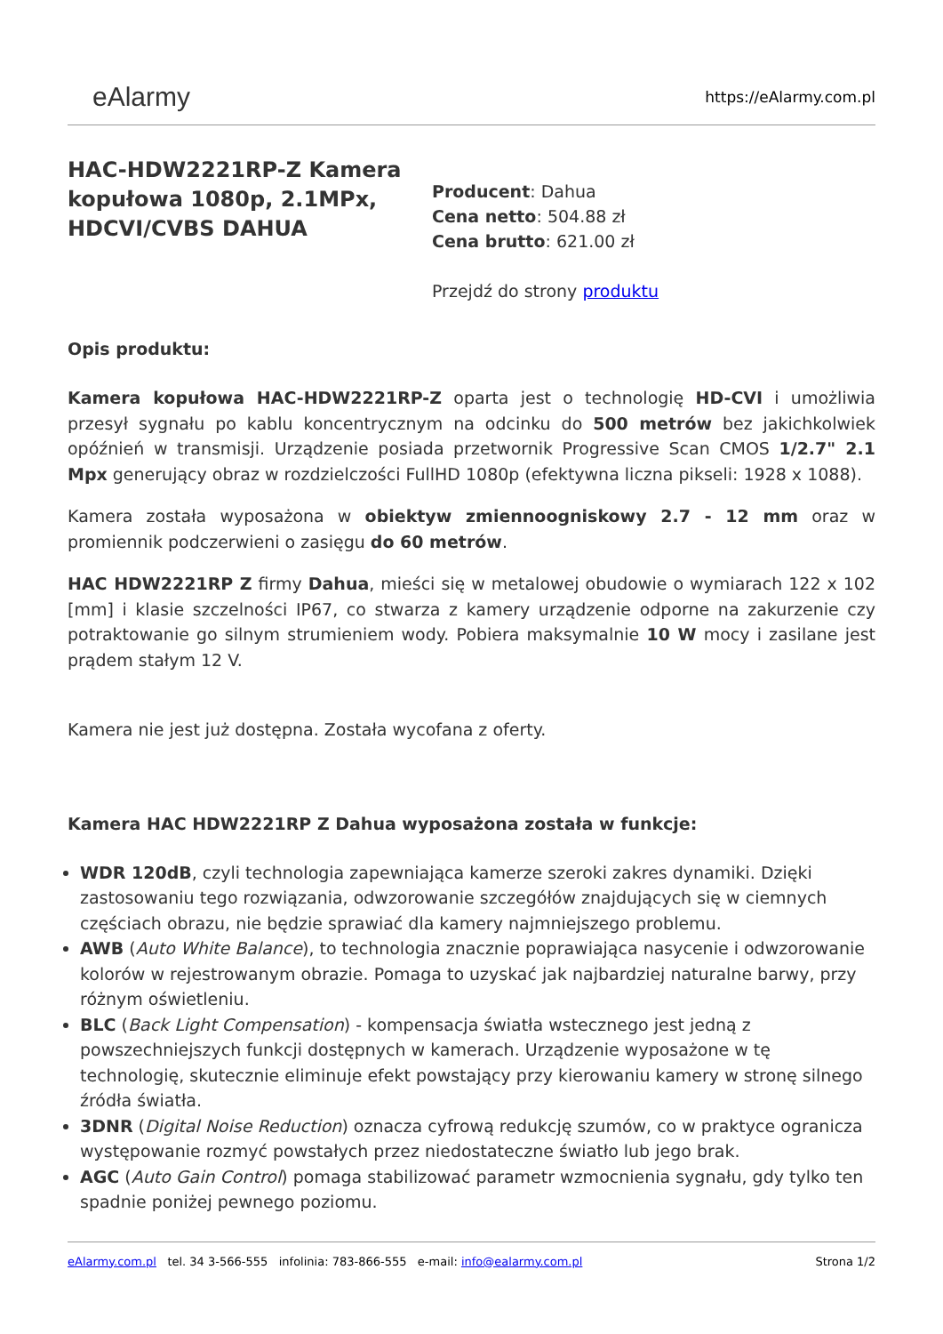eAlarmy
https://eAlarmy.com.pl
HAC-HDW2221RP-Z Kamera kopułowa 1080p, 2.1MPx, HDCVI/CVBS DAHUA
Producent: Dahua
Cena netto: 504.88 zł
Cena brutto: 621.00 zł
Przejdź do strony produktu
Opis produktu:
Kamera kopułowa HAC-HDW2221RP-Z oparta jest o technologię HD-CVI i umożliwia przesył sygnału po kablu koncentrycznym na odcinku do 500 metrów bez jakichkolwiek opóźnień w transmisji. Urządzenie posiada przetwornik Progressive Scan CMOS 1/2.7" 2.1 Mpx generujący obraz w rozdzielczości FullHD 1080p (efektywna liczna pikseli: 1928 x 1088).
Kamera została wyposażona w obiektyw zmiennoogniskowy 2.7 - 12 mm oraz w promiennik podczerwieni o zasięgu do 60 metrów.
HAC HDW2221RP Z firmy Dahua, mieści się w metalowej obudowie o wymiarach 122 x 102 [mm] i klasie szczelności IP67, co stwarza z kamery urządzenie odporne na zakurzenie czy potraktowanie go silnym strumieniem wody. Pobiera maksymalnie 10 W mocy i zasilane jest prądem stałym 12 V.
Kamera nie jest już dostępna. Została wycofana z oferty.
Kamera HAC HDW2221RP Z Dahua wyposażona została w funkcje:
WDR 120dB, czyli technologia zapewniająca kamerze szeroki zakres dynamiki. Dzięki zastosowaniu tego rozwiązania, odwzorowanie szczegółów znajdujących się w ciemnych częściach obrazu, nie będzie sprawiać dla kamery najmniejszego problemu.
AWB (Auto White Balance), to technologia znacznie poprawiająca nasycenie i odwzorowanie kolorów w rejestrowanym obrazie. Pomaga to uzyskać jak najbardziej naturalne barwy, przy różnym oświetleniu.
BLC (Back Light Compensation) - kompensacja światła wstecznego jest jedną z powszechniejszych funkcji dostępnych w kamerach. Urządzenie wyposażone w tę technologię, skutecznie eliminuje efekt powstający przy kierowaniu kamery w stronę silnego źródła światła.
3DNR (Digital Noise Reduction) oznacza cyfrową redukcję szumów, co w praktyce ogranicza występowanie rozmyć powstałych przez niedostateczne światło lub jego brak.
AGC (Auto Gain Control) pomaga stabilizować parametr wzmocnienia sygnału, gdy tylko ten spadnie poniżej pewnego poziomu.
eAlarmy.com.pl tel. 34 3-566-555 infolinia: 783-866-555 e-mail: info@ealarmy.com.pl
Strona 1/2